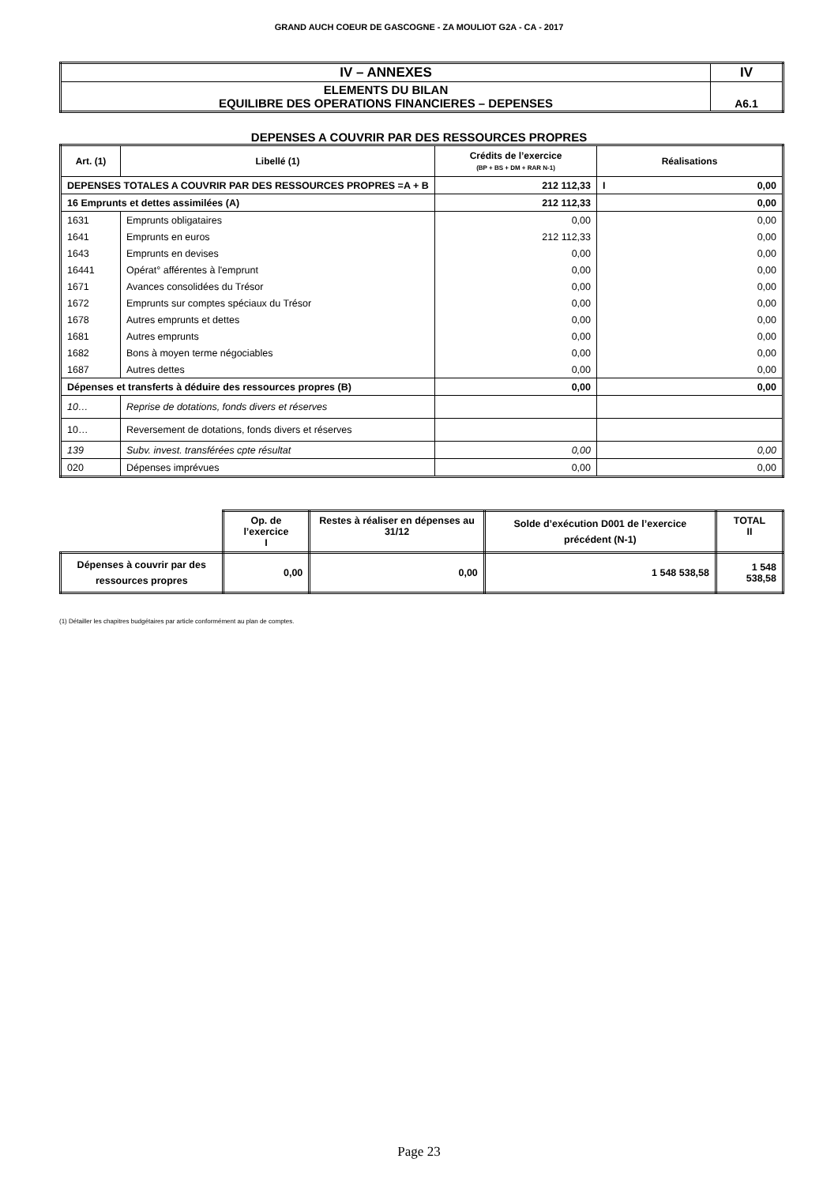GRAND AUCH COEUR DE GASCOGNE - ZA MOULIOT G2A - CA - 2017
| IV – ANNEXES | IV |
| ELEMENTS DU BILAN EQUILIBRE DES OPERATIONS FINANCIERES – DEPENSES | A6.1 |
DEPENSES A COUVRIR PAR DES RESSOURCES PROPRES
| Art. (1) | Libellé (1) | Crédits de l’exercice (BP + BS + DM + RAR N-1) | Réalisations |
| --- | --- | --- | --- |
| DEPENSES TOTALES A COUVRIR PAR DES RESSOURCES PROPRES =A + B | | 212 112,33 | I 0,00 |
| 16 Emprunts et dettes assimilées (A) | | 212 112,33 | 0,00 |
| 1631 | Emprunts obligataires | 0,00 | 0,00 |
| 1641 | Emprunts en euros | 212 112,33 | 0,00 |
| 1643 | Emprunts en devises | 0,00 | 0,00 |
| 16441 | Opérat° afférentes à l'emprunt | 0,00 | 0,00 |
| 1671 | Avances consolidées du Trésor | 0,00 | 0,00 |
| 1672 | Emprunts sur comptes spéciaux du Trésor | 0,00 | 0,00 |
| 1678 | Autres emprunts et dettes | 0,00 | 0,00 |
| 1681 | Autres emprunts | 0,00 | 0,00 |
| 1682 | Bons à moyen terme négociables | 0,00 | 0,00 |
| 1687 | Autres dettes | 0,00 | 0,00 |
| Dépenses et transferts à déduire des ressources propres (B) | | 0,00 | 0,00 |
| 10… | Reprise de dotations, fonds divers et réserves | | |
| 10… | Reversement de dotations, fonds divers et réserves | | |
| 139 | Subv. invest. transférées cpte résultat | 0,00 | 0,00 |
| 020 | Dépenses imprévues | 0,00 | 0,00 |
| | Op. de l’exercice I | Restes à réaliser en dépenses au 31/12 | Solde d’exécution D001 de l’exercice précédent (N-1) | TOTAL II |
| Dépenses à couvrir par des ressources propres | 0,00 | 0,00 | 1 548 538,58 | 1 548 538,58 |
(1) Détailler les chapitres budgétaires par article conformément au plan de comptes.
Page 23